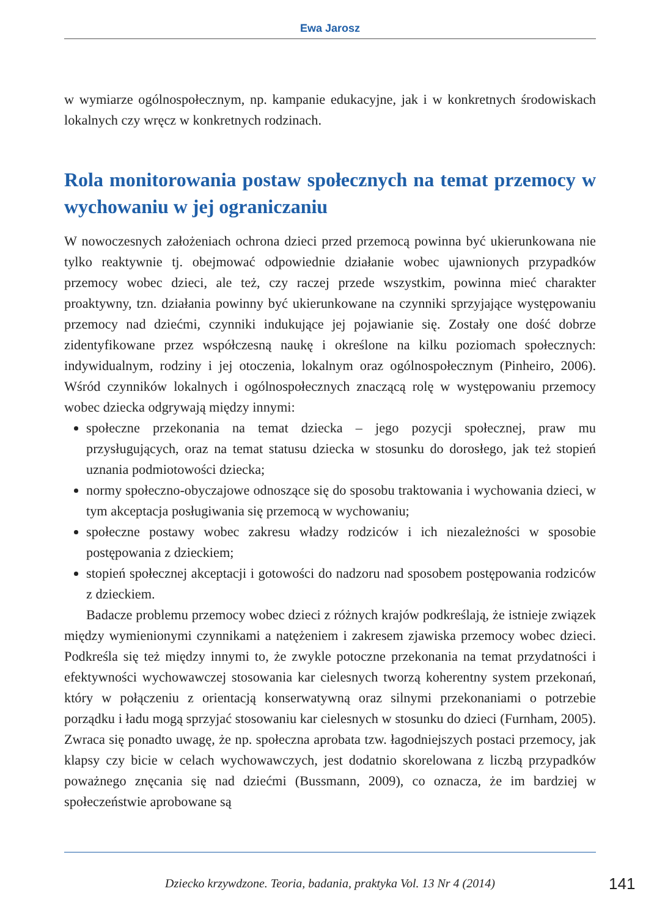Ewa Jarosz
w wymiarze ogólnospołecznym, np. kampanie edukacyjne, jak i w konkretnych środowiskach lokalnych czy wręcz w konkretnych rodzinach.
Rola monitorowania postaw społecznych na temat przemocy w wychowaniu w jej ograniczaniu
W nowoczesnych założeniach ochrona dzieci przed przemocą powinna być ukierunkowana nie tylko reaktywnie tj. obejmować odpowiednie działanie wobec ujawnionych przypadków przemocy wobec dzieci, ale też, czy raczej przede wszystkim, powinna mieć charakter proaktywny, tzn. działania powinny być ukierunkowane na czynniki sprzyjające występowaniu przemocy nad dziećmi, czynniki indukujące jej pojawianie się. Zostały one dość dobrze zidentyfikowane przez współczesną naukę i określone na kilku poziomach społecznych: indywidualnym, rodziny i jej otoczenia, lokalnym oraz ogólnospołecznym (Pinheiro, 2006). Wśród czynników lokalnych i ogólnospołecznych znaczącą rolę w występowaniu przemocy wobec dziecka odgrywają między innymi:
społeczne przekonania na temat dziecka – jego pozycji społecznej, praw mu przysługujących, oraz na temat statusu dziecka w stosunku do dorosłego, jak też stopień uznania podmiotowości dziecka;
normy społeczno-obyczajowe odnoszące się do sposobu traktowania i wychowania dzieci, w tym akceptacja posługiwania się przemocą w wychowaniu;
społeczne postawy wobec zakresu władzy rodziców i ich niezależności w sposobie postępowania z dzieckiem;
stopień społecznej akceptacji i gotowości do nadzoru nad sposobem postępowania rodziców z dzieckiem.
Badacze problemu przemocy wobec dzieci z różnych krajów podkreślają, że istnieje związek między wymienionymi czynnikami a natężeniem i zakresem zjawiska przemocy wobec dzieci. Podkreśla się też między innymi to, że zwykle potoczne przekonania na temat przydatności i efektywności wychowawczej stosowania kar cielesnych tworzą koherentny system przekonań, który w połączeniu z orientacją konserwatywną oraz silnymi przekonaniami o potrzebie porządku i ładu mogą sprzyjać stosowaniu kar cielesnych w stosunku do dzieci (Furnham, 2005). Zwraca się ponadto uwagę, że np. społeczna aprobata tzw. łagodniejszych postaci przemocy, jak klapsy czy bicie w celach wychowawczych, jest dodatnio skorelowana z liczbą przypadków poważnego znęcania się nad dziećmi (Bussmann, 2009), co oznacza, że im bardziej w społeczeństwie aprobowane są
Dziecko krzywdzone. Teoria, badania, praktyka Vol. 13 Nr 4 (2014) 141